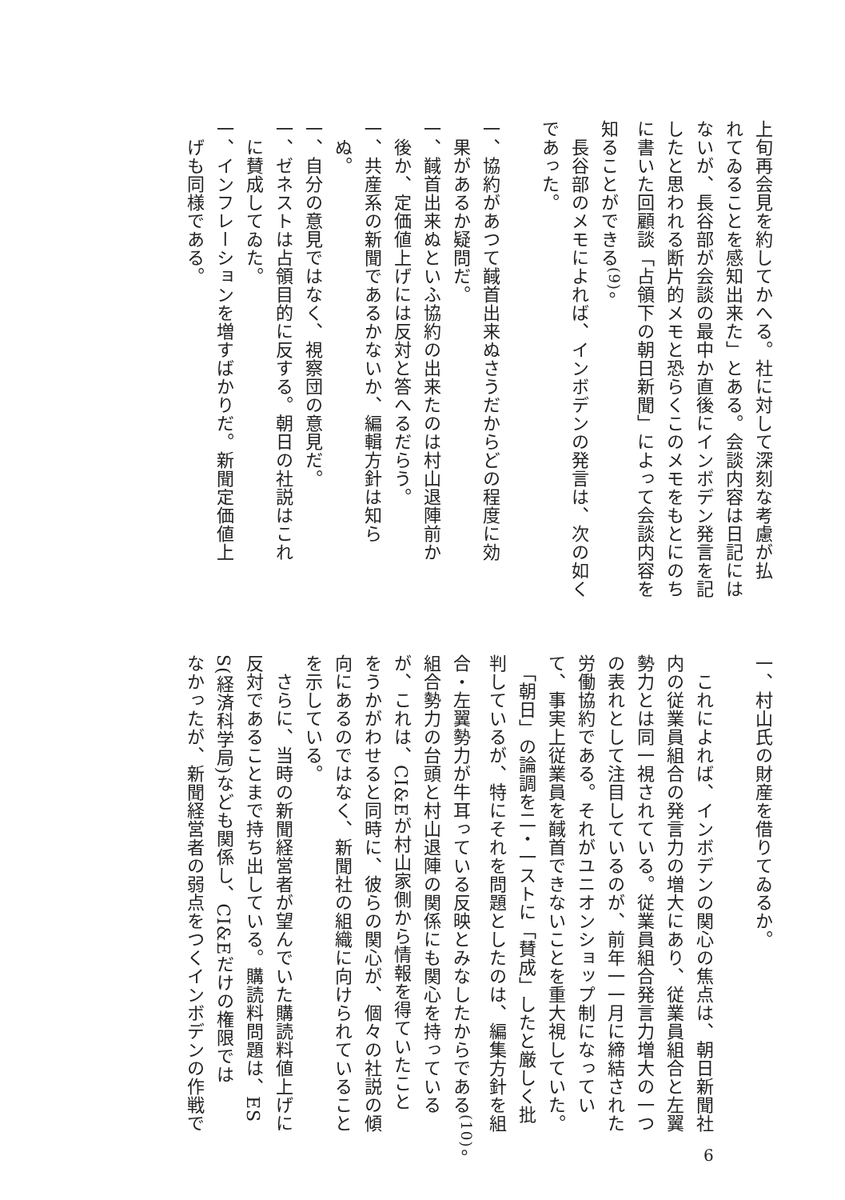上旬再会見を約してかへる。社に対して深刻な考慮が払
れてゐることを感知出来た」とある。会談内容は日記には
ないが、長谷部が会談の最中か直後にインボデン発言を記
したと思われる断片的メモと恐らくこのメモをもとにのち
に書いた回顧談「占領下の朝日新聞」によって会談内容を
知ることができる<sup>(9)</sup>。
　長谷部のメモによれば、インボデンの発言は、次の如く
であった。
一、協約があつて馘首出来ぬさうだからどの程度に効
　果があるか疑問だ。
一、馘首出来ぬといふ協約の出来たのは村山退陣前か
　後か、定価値上げには反対と答へるだらう。
一、共産系の新聞であるかないか、編輯方針は知ら
　ぬ。
一、自分の意見ではなく、視察団の意見だ。
一、ゼネストは占領目的に反する。朝日の社説はこれ
　に賛成してゐた。
一、インフレーションを増すばかりだ。新聞定価値上
　げも同様である。
一、村山氏の財産を借りてゐるか。
　これによれば、インボデンの関心の焦点は、朝日新聞社
内の従業員組合の発言力の増大にあり、従業員組合と左翼
勢力とは同一視されている。従業員組合発言力増大の一つ
の表れとして注目しているのが、前年一一月に締結された
労働協約である。それがユニオンショップ制になってい
て、事実上従業員を馘首できないことを重大視していた。
　「朝日」の論調を二・一ストに「賛成」したと厳しく批
判しているが、特にそれを問題としたのは、編集方針を組
合・左翼勢力が牛耳っている反映とみなしたからである<sup>(10)</sup>。
組合勢力の台頭と村山退陣の関係にも関心を持っている
が、これは、CI&Eが村山家側から情報を得ていたこと
をうかがわせると同時に、彼らの関心が、個々の社説の傾
向にあるのではなく、新聞社の組織に向けられていること
を示している。
　さらに、当時の新聞経営者が望んでいた購読料値上げに
反対であることまで持ち出している。購読料問題は、ES
S(経済科学局)なども関係し、CI&Eだけの権限では
なかったが、新聞経営者の弱点をつくインボデンの作戦で
6